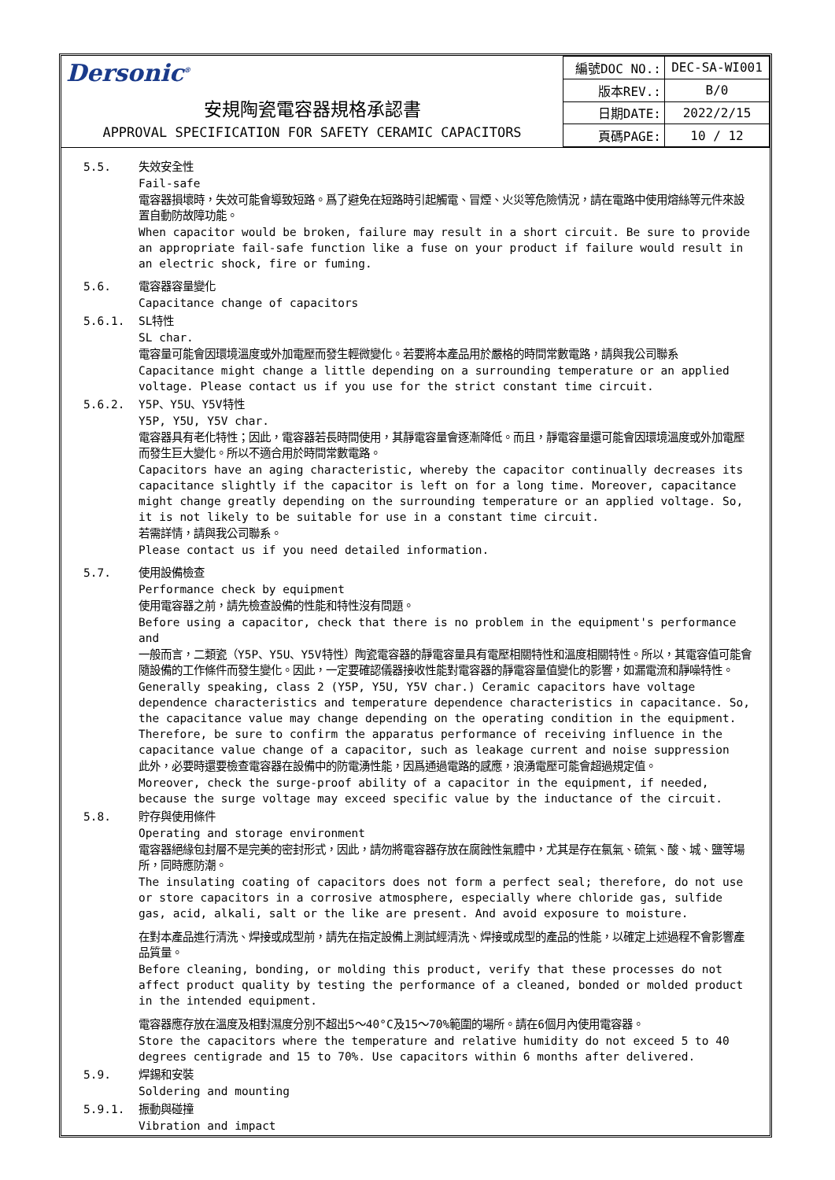Dersonic<sup>®</sup>
安規陶瓷電容器規格承認書
APPROVAL SPECIFICATION FOR SAFETY CERAMIC CAPACITORS
| 編號DOC NO.: | DEC-SA-WI001 |
| 版本REV.: | B/0 |
| 日期DATE: | 2022/2/15 |
| 頁碼PAGE: | 10 / 12 |
5.5. 失效安全性
Fail-safe
電容器損壞時，失效可能會導致短路。爲了避免在短路時引起觸電、冒煙、火災等危險情況，請在電路中使用熔絲等元件來設置自動防故障功能。
When capacitor would be broken, failure may result in a short circuit. Be sure to provide an appropriate fail-safe function like a fuse on your product if failure would result in an electric shock, fire or fuming.
5.6. 電容器容量變化
Capacitance change of capacitors
5.6.1. SL特性
SL char.
電容量可能會因環境溫度或外加電壓而發生輕微變化。若要將本產品用於嚴格的時間常數電路，請與我公司聯系
Capacitance might change a little depending on a surrounding temperature or an applied voltage. Please contact us if you use for the strict constant time circuit.
5.6.2. Y5P、Y5U、Y5V特性
Y5P, Y5U, Y5V char.
電容器具有老化特性；因此，電容器若長時間使用，其靜電容量會逐漸降低。而且，靜電容量還可能會因環境溫度或外加電壓而發生巨大變化。所以不適合用於時間常數電路。
Capacitors have an aging characteristic, whereby the capacitor continually decreases its capacitance slightly if the capacitor is left on for a long time. Moreover, capacitance might change greatly depending on the surrounding temperature or an applied voltage. So, it is not likely to be suitable for use in a constant time circuit.
若需詳情，請與我公司聯系。
Please contact us if you need detailed information.
5.7. 使用設備檢查
Performance check by equipment
使用電容器之前，請先檢查設備的性能和特性沒有問題。
Before using a capacitor, check that there is no problem in the equipment's performance and
一般而言，二類瓷（Y5P、Y5U、Y5V特性）陶瓷電容器的靜電容量具有電壓相關特性和溫度相關特性。所以，其電容值可能會隨設備的工作條件而發生變化。因此，一定要確認儀器接收性能對電容器的靜電容量值變化的影響，如漏電流和靜噪特性。
Generally speaking, class 2 (Y5P, Y5U, Y5V char.) Ceramic capacitors have voltage dependence characteristics and temperature dependence characteristics in capacitance. So, the capacitance value may change depending on the operating condition in the equipment. Therefore, be sure to confirm the apparatus performance of receiving influence in the capacitance value change of a capacitor, such as leakage current and noise suppression
此外，必要時還要檢查電容器在設備中的防電湧性能，因爲通過電路的感應，浪湧電壓可能會超過規定值。
Moreover, check the surge-proof ability of a capacitor in the equipment, if needed, because the surge voltage may exceed specific value by the inductance of the circuit.
5.8. 貯存與使用條件
Operating and storage environment
電容器絕緣包封層不是完美的密封形式，因此，請勿將電容器存放在腐蝕性氣體中，尤其是存在氯氣、硫氣、酸、城、鹽等場所，同時應防潮。
The insulating coating of capacitors does not form a perfect seal; therefore, do not use or store capacitors in a corrosive atmosphere, especially where chloride gas, sulfide gas, acid, alkali, salt or the like are present. And avoid exposure to moisture.
在對本產品進行清洗、焊接或成型前，請先在指定設備上測試經清洗、焊接或成型的產品的性能，以確定上述過程不會影響產品質量。
Before cleaning, bonding, or molding this product, verify that these processes do not affect product quality by testing the performance of a cleaned, bonded or molded product in the intended equipment.
電容器應存放在溫度及相對濕度分別不超出5～40°C及15～70%範圍的場所。請在6個月內使用電容器。
Store the capacitors where the temperature and relative humidity do not exceed 5 to 40 degrees centigrade and 15 to 70%. Use capacitors within 6 months after delivered.
5.9. 焊錫和安裝
Soldering and mounting
5.9.1. 振動與碰撞
Vibration and impact